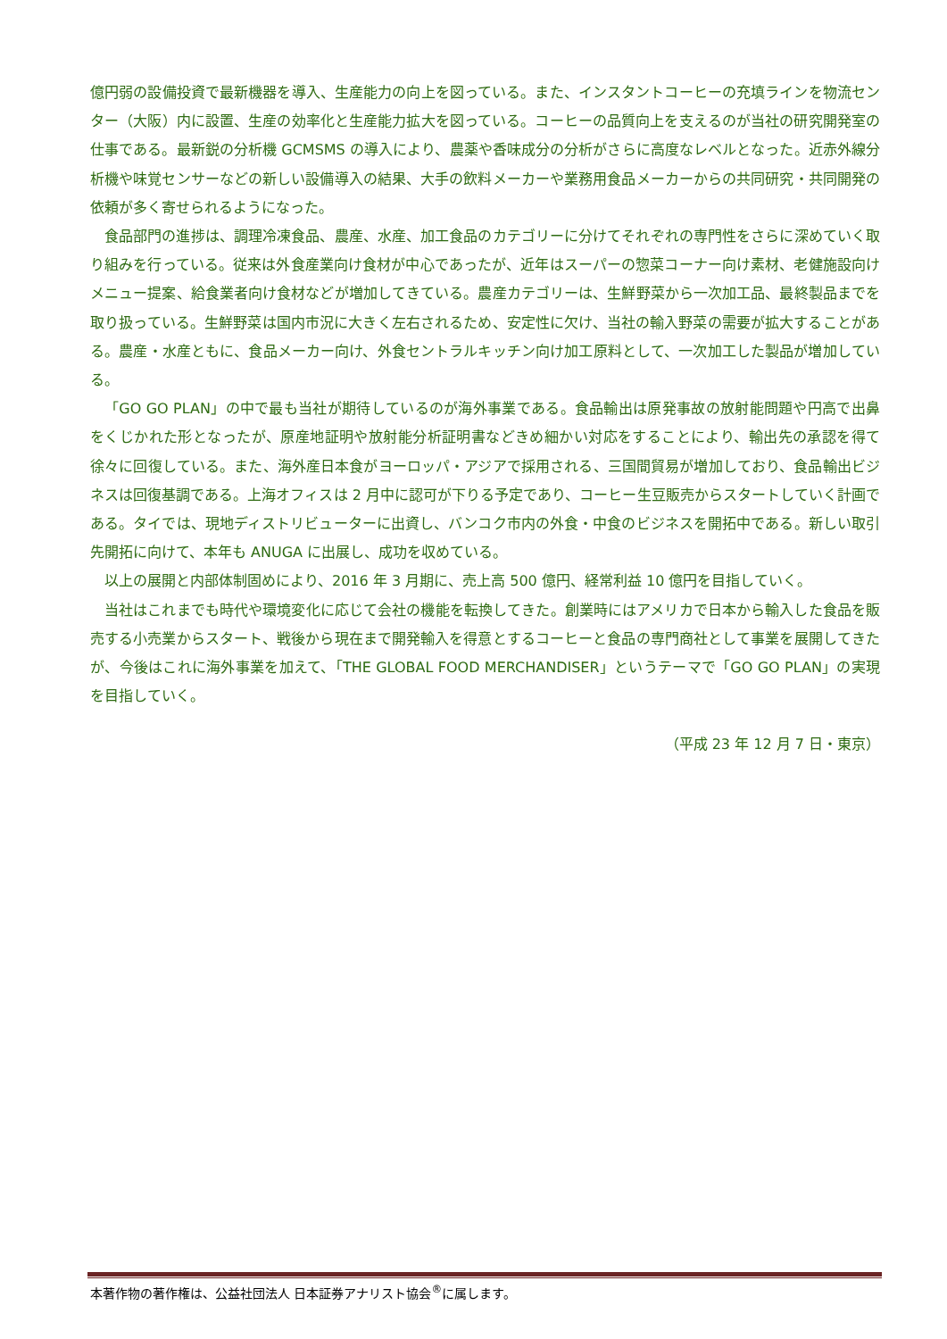億円弱の設備投資で最新機器を導入、生産能力の向上を図っている。また、インスタントコーヒーの充填ラインを物流センター（大阪）内に設置、生産の効率化と生産能力拡大を図っている。コーヒーの品質向上を支えるのが当社の研究開発室の仕事である。最新鋭の分析機 GCMSMS の導入により、農薬や香味成分の分析がさらに高度なレベルとなった。近赤外線分析機や味覚センサーなどの新しい設備導入の結果、大手の飲料メーカーや業務用食品メーカーからの共同研究・共同開発の依頼が多く寄せられるようになった。
食品部門の進捗は、調理冷凍食品、農産、水産、加工食品のカテゴリーに分けてそれぞれの専門性をさらに深めていく取り組みを行っている。従来は外食産業向け食材が中心であったが、近年はスーパーの惣菜コーナー向け素材、老健施設向けメニュー提案、給食業者向け食材などが増加してきている。農産カテゴリーは、生鮮野菜から一次加工品、最終製品までを取り扱っている。生鮮野菜は国内市況に大きく左右されるため、安定性に欠け、当社の輸入野菜の需要が拡大することがある。農産・水産ともに、食品メーカー向け、外食セントラルキッチン向け加工原料として、一次加工した製品が増加している。
「GO GO PLAN」の中で最も当社が期待しているのが海外事業である。食品輸出は原発事故の放射能問題や円高で出鼻をくじかれた形となったが、原産地証明や放射能分析証明書などきめ細かい対応をすることにより、輸出先の承認を得て徐々に回復している。また、海外産日本食がヨーロッパ・アジアで採用される、三国間貿易が増加しており、食品輸出ビジネスは回復基調である。上海オフィスは 2 月中に認可が下りる予定であり、コーヒー生豆販売からスタートしていく計画である。タイでは、現地ディストリビューターに出資し、バンコク市内の外食・中食のビジネスを開拓中である。新しい取引先開拓に向けて、本年も ANUGA に出展し、成功を収めている。
以上の展開と内部体制固めにより、2016 年 3 月期に、売上高 500 億円、経常利益 10 億円を目指していく。
当社はこれまでも時代や環境変化に応じて会社の機能を転換してきた。創業時にはアメリカで日本から輸入した食品を販売する小売業からスタート、戦後から現在まで開発輸入を得意とするコーヒーと食品の専門商社として事業を展開してきたが、今後はこれに海外事業を加えて、「THE GLOBAL FOOD MERCHANDISER」というテーマで「GO GO PLAN」の実現を目指していく。
（平成 23 年 12 月 7 日・東京）
本著作物の著作権は、公益社団法人 日本証券アナリスト協会<sup>®</sup>に属します。